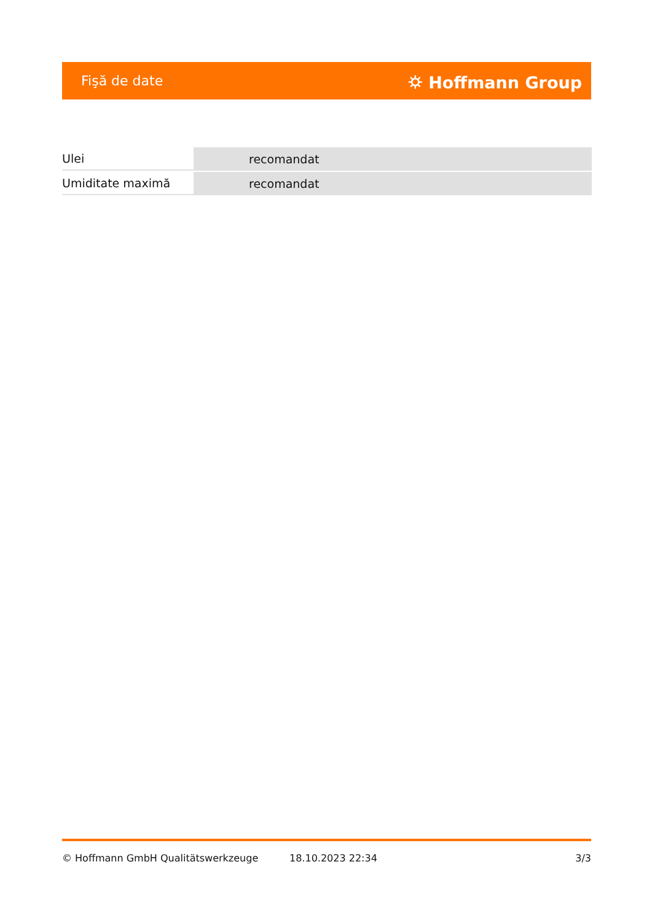Fişă de date ⛭ Hoffmann Group
| Ulei | recomandat |
| Umiditate maximă | recomandat |
© Hoffmann GmbH Qualitätswerkzeuge 18.10.2023 22:34 3/3